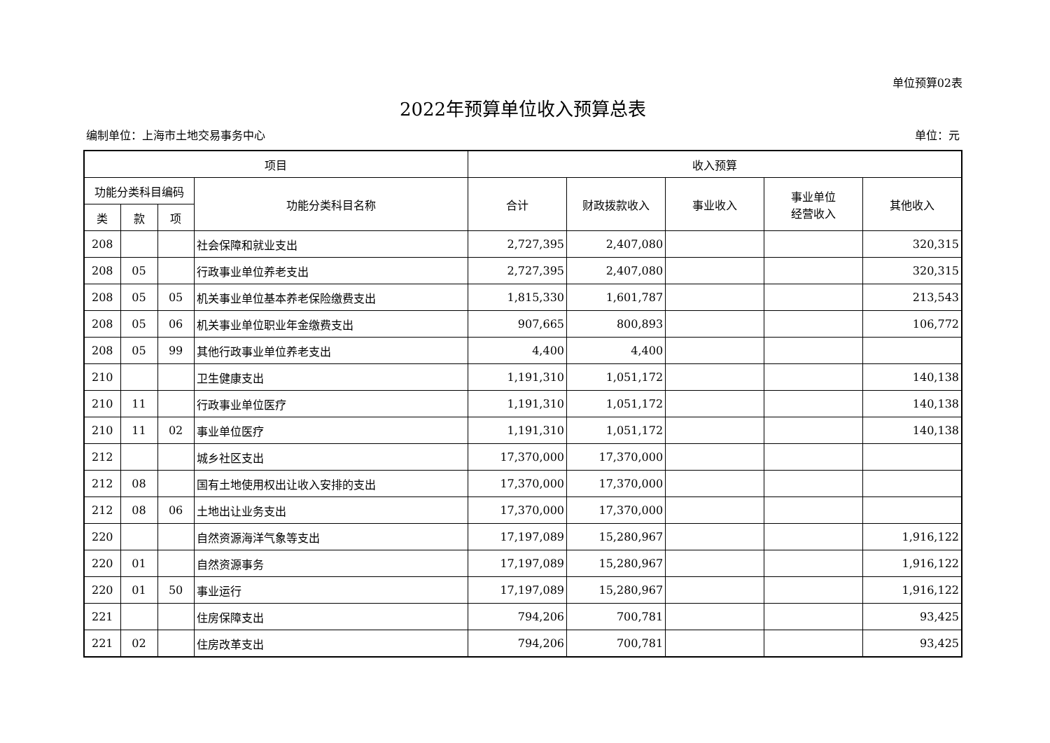单位预算02表
2022年预算单位收入预算总表
编制单位：上海市土地交易事务中心 单位：元
| 项目 | | | | 收入预算 | | | | |
| --- | --- | --- | --- | --- | --- | --- | --- | --- |
| 功能分类科目编码 | | | 功能分类科目名称 | 合计 | 财政拨款收入 | 事业收入 | 事业单位 经营收入 | 其他收入 |
| 类 | 款 | 项 | | | | | | |
| 208 | | | 社会保障和就业支出 | 2,727,395 | 2,407,080 | | | 320,315 |
| 208 | 05 | | 行政事业单位养老支出 | 2,727,395 | 2,407,080 | | | 320,315 |
| 208 | 05 | 05 | 机关事业单位基本养老保险缴费支出 | 1,815,330 | 1,601,787 | | | 213,543 |
| 208 | 05 | 06 | 机关事业单位职业年金缴费支出 | 907,665 | 800,893 | | | 106,772 |
| 208 | 05 | 99 | 其他行政事业单位养老支出 | 4,400 | 4,400 | | | |
| 210 | | | 卫生健康支出 | 1,191,310 | 1,051,172 | | | 140,138 |
| 210 | 11 | | 行政事业单位医疗 | 1,191,310 | 1,051,172 | | | 140,138 |
| 210 | 11 | 02 | 事业单位医疗 | 1,191,310 | 1,051,172 | | | 140,138 |
| 212 | | | 城乡社区支出 | 17,370,000 | 17,370,000 | | | |
| 212 | 08 | | 国有土地使用权出让收入安排的支出 | 17,370,000 | 17,370,000 | | | |
| 212 | 08 | 06 | 土地出让业务支出 | 17,370,000 | 17,370,000 | | | |
| 220 | | | 自然资源海洋气象等支出 | 17,197,089 | 15,280,967 | | | 1,916,122 |
| 220 | 01 | | 自然资源事务 | 17,197,089 | 15,280,967 | | | 1,916,122 |
| 220 | 01 | 50 | 事业运行 | 17,197,089 | 15,280,967 | | | 1,916,122 |
| 221 | | | 住房保障支出 | 794,206 | 700,781 | | | 93,425 |
| 221 | 02 | | 住房改革支出 | 794,206 | 700,781 | | | 93,425 |